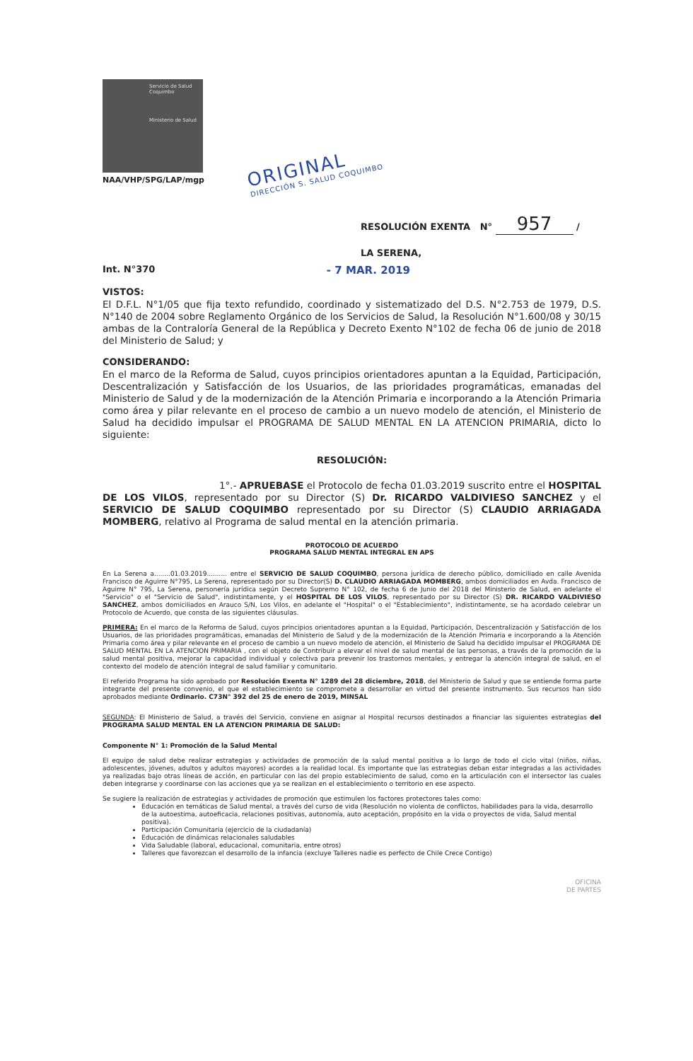Servicio de Salud Coquimbo
Ministerio de Salud
NAA/VHP/SPG/LAP/mgp
ORIGINAL
DIRECCIÓN S. SALUD COQUIMBO
RESOLUCIÓN EXENTA N° 957 /
LA SERENA,
Int. N°370 - 7 MAR. 2019
VISTOS:
El D.F.L. N°1/05 que fija texto refundido, coordinado y sistematizado del D.S. N°2.753 de 1979, D.S. N°140 de 2004 sobre Reglamento Orgánico de los Servicios de Salud, la Resolución N°1.600/08 y 30/15 ambas de la Contraloría General de la República y Decreto Exento N°102 de fecha 06 de junio de 2018 del Ministerio de Salud; y
CONSIDERANDO:
En el marco de la Reforma de Salud, cuyos principios orientadores apuntan a la Equidad, Participación, Descentralización y Satisfacción de los Usuarios, de las prioridades programáticas, emanadas del Ministerio de Salud y de la modernización de la Atención Primaria e incorporando a la Atención Primaria como área y pilar relevante en el proceso de cambio a un nuevo modelo de atención, el Ministerio de Salud ha decidido impulsar el PROGRAMA DE SALUD MENTAL EN LA ATENCION PRIMARIA, dicto lo siguiente:
RESOLUCIÓN:
1°.- APRUEBASE el Protocolo de fecha 01.03.2019 suscrito entre el HOSPITAL DE LOS VILOS, representado por su Director (S) Dr. RICARDO VALDIVIESO SANCHEZ y el SERVICIO DE SALUD COQUIMBO representado por su Director (S) CLAUDIO ARRIAGADA MOMBERG, relativo al Programa de salud mental en la atención primaria.
PROTOCOLO DE ACUERDO
PROGRAMA SALUD MENTAL INTEGRAL EN APS
En La Serena a........01.03.2019.......... entre el SERVICIO DE SALUD COQUIMBO, persona jurídica de derecho público, domiciliado en calle Avenida Francisco de Aguirre N°795, La Serena, representado por su Director(S) D. CLAUDIO ARRIAGADA MOMBERG, ambos domiciliados en Avda. Francisco de Aguirre N° 795, La Serena, personería jurídica según Decreto Supremo N° 102, de fecha 6 de Junio del 2018 del Ministerio de Salud, en adelante el "Servicio" o el "Servicio de Salud", indistintamente, y el HOSPITAL DE LOS VILOS, representado por su Director (S) DR. RICARDO VALDIVIESO SANCHEZ, ambos domiciliados en Arauco S/N, Los Vilos, en adelante el "Hospital" o el "Establecimiento", indistintamente, se ha acordado celebrar un Protocolo de Acuerdo, que consta de las siguientes cláusulas.
PRIMERA: En el marco de la Reforma de Salud, cuyos principios orientadores apuntan a la Equidad, Participación, Descentralización y Satisfacción de los Usuarios, de las prioridades programáticas, emanadas del Ministerio de Salud y de la modernización de la Atención Primaria e incorporando a la Atención Primaria como área y pilar relevante en el proceso de cambio a un nuevo modelo de atención, el Ministerio de Salud ha decidido impulsar el PROGRAMA DE SALUD MENTAL EN LA ATENCION PRIMARIA , con el objeto de Contribuir a elevar el nivel de salud mental de las personas, a través de la promoción de la salud mental positiva, mejorar la capacidad individual y colectiva para prevenir los trastornos mentales, y entregar la atención integral de salud, en el contexto del modelo de atención integral de salud familiar y comunitario.
El referido Programa ha sido aprobado por Resolución Exenta N° 1289 del 28 diciembre, 2018, del Ministerio de Salud y que se entiende forma parte integrante del presente convenio, el que el establecimiento se compromete a desarrollar en virtud del presente instrumento. Sus recursos han sido aprobados mediante Ordinario. C73N° 392 del 25 de enero de 2019, MINSAL
SEGUNDA: El Ministerio de Salud, a través del Servicio, conviene en asignar al Hospital recursos destinados a financiar las siguientes estrategias del PROGRAMA SALUD MENTAL EN LA ATENCION PRIMARIA DE SALUD:
Componente N° 1: Promoción de la Salud Mental
El equipo de salud debe realizar estrategias y actividades de promoción de la salud mental positiva a lo largo de todo el ciclo vital (niños, niñas, adolescentes, jóvenes, adultos y adultos mayores) acordes a la realidad local. Es importante que las estrategias deban estar integradas a las actividades ya realizadas bajo otras líneas de acción, en particular con las del propio establecimiento de salud, como en la articulación con el intersector las cuales deben integrarse y coordinarse con las acciones que ya se realizan en el establecimiento o territorio en ese aspecto.
Se sugiere la realización de estrategias y actividades de promoción que estimulen los factores protectores tales como:
Educación en temáticas de Salud mental, a través del curso de vida (Resolución no violenta de conflictos, habilidades para la vida, desarrollo de la autoestima, autoeficacia, relaciones positivas, autonomía, auto aceptación, propósito en la vida o proyectos de vida, Salud mental positiva).
Participación Comunitaria (ejercicio de la ciudadanía)
Educación de dinámicas relacionales saludables
Vida Saludable (laboral, educacional, comunitaria, entre otros)
Talleres que favorezcan el desarrollo de la infancia (excluye Talleres nadie es perfecto de Chile Crece Contigo)
OFICINA
DE PARTES